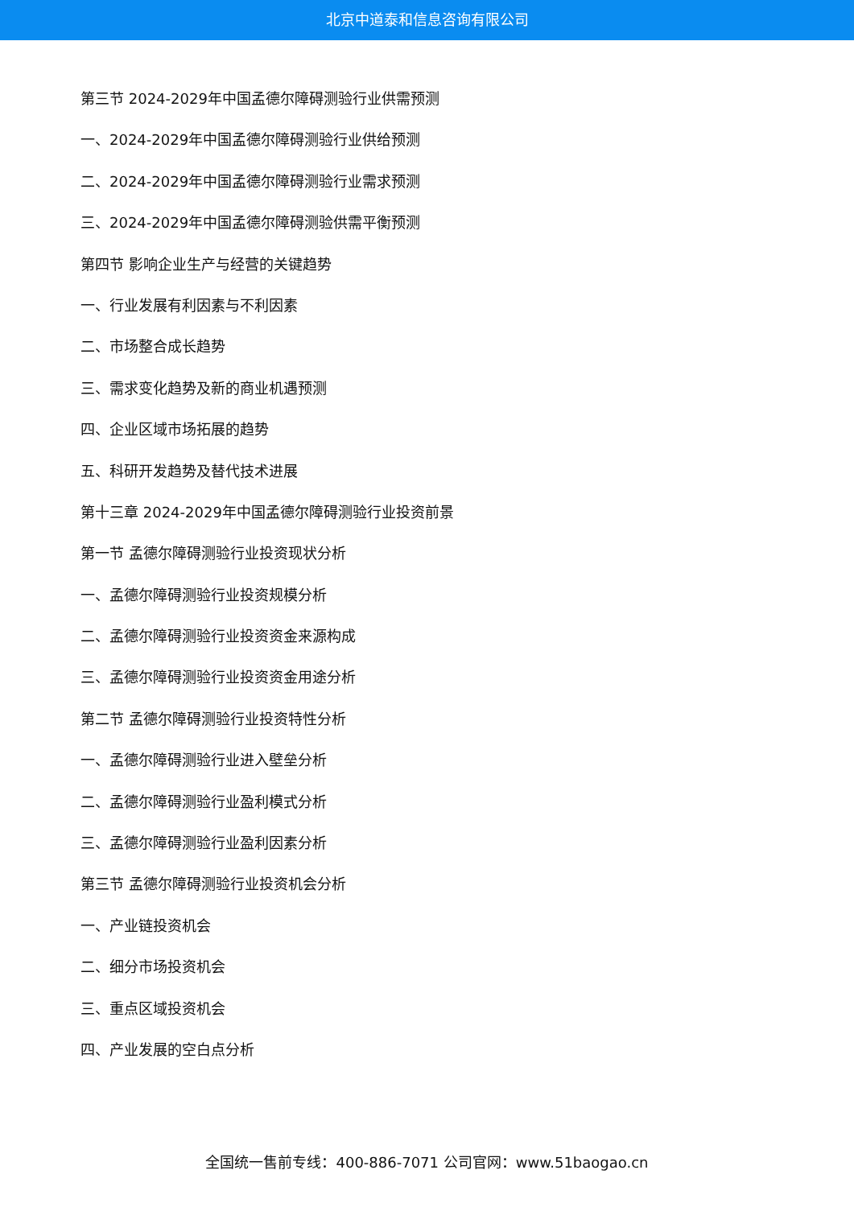北京中道泰和信息咨询有限公司
第三节 2024-2029年中国孟德尔障碍测验行业供需预测
一、2024-2029年中国孟德尔障碍测验行业供给预测
二、2024-2029年中国孟德尔障碍测验行业需求预测
三、2024-2029年中国孟德尔障碍测验供需平衡预测
第四节 影响企业生产与经营的关键趋势
一、行业发展有利因素与不利因素
二、市场整合成长趋势
三、需求变化趋势及新的商业机遇预测
四、企业区域市场拓展的趋势
五、科研开发趋势及替代技术进展
第十三章 2024-2029年中国孟德尔障碍测验行业投资前景
第一节 孟德尔障碍测验行业投资现状分析
一、孟德尔障碍测验行业投资规模分析
二、孟德尔障碍测验行业投资资金来源构成
三、孟德尔障碍测验行业投资资金用途分析
第二节 孟德尔障碍测验行业投资特性分析
一、孟德尔障碍测验行业进入壁垒分析
二、孟德尔障碍测验行业盈利模式分析
三、孟德尔障碍测验行业盈利因素分析
第三节 孟德尔障碍测验行业投资机会分析
一、产业链投资机会
二、细分市场投资机会
三、重点区域投资机会
四、产业发展的空白点分析
全国统一售前专线：400-886-7071 公司官网：www.51baogao.cn